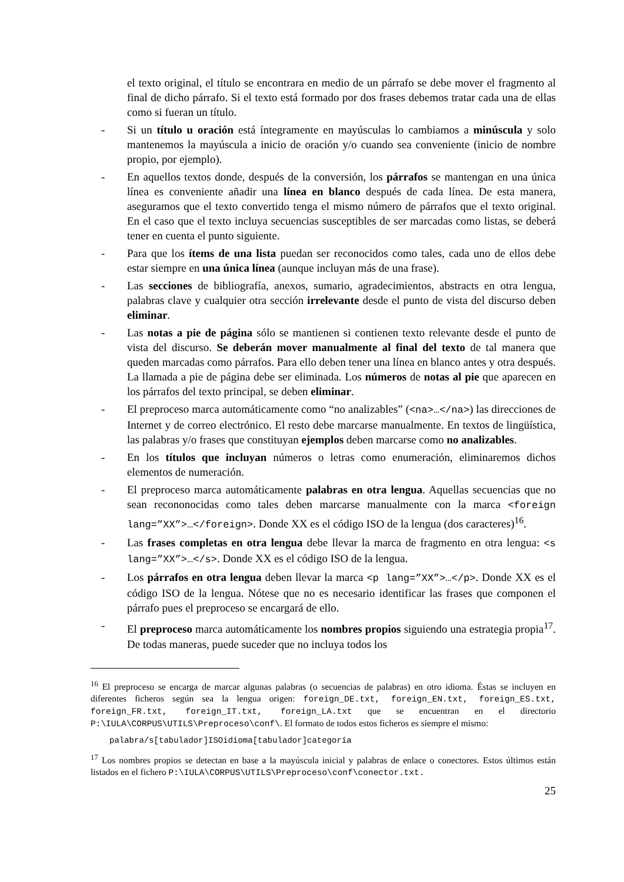el texto original, el título se encontrara en medio de un párrafo se debe mover el fragmento al final de dicho párrafo. Si el texto está formado por dos frases debemos tratar cada una de ellas como si fueran un título.
- Si un título u oración está íntegramente en mayúsculas lo cambiamos a minúscula y solo mantenemos la mayúscula a inicio de oración y/o cuando sea conveniente (inicio de nombre propio, por ejemplo).
- En aquellos textos donde, después de la conversión, los párrafos se mantengan en una única línea es conveniente añadir una línea en blanco después de cada línea. De esta manera, aseguramos que el texto convertido tenga el mismo número de párrafos que el texto original. En el caso que el texto incluya secuencias susceptibles de ser marcadas como listas, se deberá tener en cuenta el punto siguiente.
- Para que los ítems de una lista puedan ser reconocidos como tales, cada uno de ellos debe estar siempre en una única línea (aunque incluyan más de una frase).
- Las secciones de bibliografía, anexos, sumario, agradecimientos, abstracts en otra lengua, palabras clave y cualquier otra sección irrelevante desde el punto de vista del discurso deben eliminar.
- Las notas a pie de página sólo se mantienen si contienen texto relevante desde el punto de vista del discurso. Se deberán mover manualmente al final del texto de tal manera que queden marcadas como párrafos. Para ello deben tener una línea en blanco antes y otra después. La llamada a pie de página debe ser eliminada. Los números de notas al pie que aparecen en los párrafos del texto principal, se deben eliminar.
- El preproceso marca automáticamente como “no analizables” (<na>…</na>) las direcciones de Internet y de correo electrónico. El resto debe marcarse manualmente. En textos de lingüística, las palabras y/o frases que constituyan ejemplos deben marcarse como no analizables.
- En los títulos que incluyan números o letras como enumeración, eliminaremos dichos elementos de numeración.
- El preproceso marca automáticamente palabras en otra lengua. Aquellas secuencias que no sean recononocidas como tales deben marcarse manualmente con la marca <foreign lang=”XX”>…</foreign>. Donde XX es el código ISO de la lengua (dos caracteres)<sup>16</sup>.
- Las frases completas en otra lengua debe llevar la marca de fragmento en otra lengua: <s lang=”XX”>…</s>. Donde XX es el código ISO de la lengua.
- Los párrafos en otra lengua deben llevar la marca <p lang=”XX”>…</p>. Donde XX es el código ISO de la lengua. Nótese que no es necesario identificar las frases que componen el párrafo pues el preproceso se encargará de ello.
- El preproceso marca automáticamente los nombres propios siguiendo una estrategia propia<sup>17</sup>. De todas maneras, puede suceder que no incluya todos los
<sup>16</sup> El preproceso se encarga de marcar algunas palabras (o secuencias de palabras) en otro idioma. Éstas se incluyen en diferentes ficheros según sea la lengua origen: foreign_DE.txt, foreign_EN.txt, foreign_ES.txt, foreign_FR.txt, foreign_IT.txt, foreign_LA.txt que se encuentran en el directorio P:\IULA\CORPUS\UTILS\Preproceso\conf\. El formato de todos estos ficheros es siempre el mismo:
palabra/s[tabulador]ISOidioma[tabulador]categoría
<sup>17</sup> Los nombres propios se detectan en base a la mayúscula inicial y palabras de enlace o conectores. Estos últimos están listados en el fichero P:\IULA\CORPUS\UTILS\Preproceso\conf\conector.txt.
25